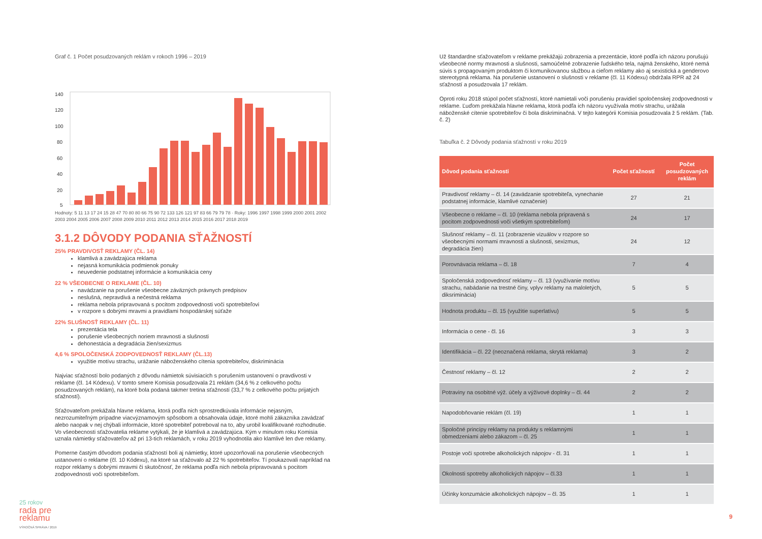Graf č. 1 Počet posudzovaných reklám v rokoch 1996 – 2019
140
120
100
80
60
40
20
5
Hodnoty: 5 11 13 17 24 15 28 47 70 80 80 66 75 90 72 133 126 121 97 83 66 79 79 78 · Roky: 1996 1997 1998 1999 2000 2001 2002 2003 2004 2005 2006 2007 2008 2009 2010 2011 2012 2013 2014 2015 2016 2017 2018 2019
3.1.2 DÔVODY PODANIA SŤAŽNOSTÍ
25% PRAVDIVOSŤ REKLAMY (ČL. 14)
klamlivá a zavádzajúca reklama
nejasná komunikácia podmienok ponuky
neuvedenie podstatnej informácie a komunikácia ceny
22 % VŠEOBECNE O REKLAME (ČL. 10)
navádzanie na porušenie všeobecne záväzných právnych predpisov
neslušná, nepravdivá a nečestná reklama
reklama nebola pripravovaná s pocitom zodpovednosti voči spotrebiteľovi
v rozpore s dobrými mravmi a pravidlami hospodárskej súťaže
22% SLUŠNOSŤ REKLAMY (ČL. 11)
prezentácia tela
porušenie všeobecných noriem mravnosti a slušnosti
dehonestácia a degradácia žien/sexizmus
4,6 % SPOLOČENSKÁ ZODPOVEDNOSŤ REKLAMY (ČL.13)
využitie motívu strachu, urážanie náboženského cítenia spotrebiteľov, diskriminácia
Najviac sťažností bolo podaných z dôvodu námietok súvisiacich s porušením ustanovení o pravdivosti v reklame (čl. 14 Kódexu). V tomto smere Komisia posudzovala 21 reklám (34,6 % z celkového počtu posudzovaných reklám), na ktoré bola podaná takmer tretina sťažností (33,7 % z celkového počtu prijatých sťažností).
Sťažovateľom prekážala hlavne reklama, ktorá podľa nich sprostredkúvala informácie nejasným, nezrozumiteľným prípadne viacvýznamovým spôsobom a obsahovala údaje, ktoré mohli zákazníka zavádzať alebo naopak v nej chýbali informácie, ktoré spotrebiteľ potreboval na to, aby urobil kvalifikované rozhodnutie. Vo všeobecnosti sťažovatelia reklame vytýkali, že je klamlivá a zavádzajúca. Kým v minulom roku Komisia uznala námietky sťažovateľov až pri 13-tich reklamách, v roku 2019 vyhodnotila ako klamlivé len dve reklamy.
Pomerne častým dôvodom podania sťažností boli aj námietky, ktoré upozorňovali na porušenie všeobecných ustanovení o reklame (čl. 10 Kódexu), na ktoré sa sťažovalo až 22 % spotrebiteľov. Tí poukazovali napríklad na rozpor reklamy s dobrými mravmi či skutočnosť, že reklama podľa nich nebola pripravovaná s pocitom zodpovednosti voči spotrebiteľom.
Už štandardne sťažovateľom v reklame prekážajú zobrazenia a prezentácie, ktoré podľa ich názoru porušujú všeobecné normy mravnosti a slušnosti, samoúčelné zobrazenie ľudského tela, najmä ženského, ktoré nemá súvis s propagovaným produktom či komunikovanou službou a cieľom reklamy ako aj sexistická a genderovo stereotypná reklama. Na porušenie ustanovení o slušnosti v reklame (čl. 11 Kódexu) obdržala RPR až 24 sťažností a posudzovala 17 reklám.
Oproti roku 2018 stúpol počet sťažností, ktoré namietali voči porušeniu pravidiel spoločenskej zodpovednosti v reklame. Ľuďom prekážala hlavne reklama, ktorá podľa ich názoru využívala motív strachu, urážala náboženské cítenie spotrebiteľov či bola diskriminačná. V tejto kategórii Komisia posudzovala ž 5 reklám. (Tab. č. 2)
Tabuľka č. 2 Dôvody podania sťažností v roku 2019
| Dôvod podania sťažnosti | Počet sťažností | Počet posudzovaných reklám |
| --- | --- | --- |
| Pravdivosť reklamy – čl. 14 (zavádzanie spotrebiteľa, vynechanie podstatnej informácie, klamlivé označenie) | 27 | 21 |
| Všeobecne o reklame – čl. 10 (reklama nebola pripravená s pocitom zodpovednosti voči všetkým spotrebiteľom) | 24 | 17 |
| Slušnosť reklamy – čl. 11 (zobrazenie vizuálov v rozpore so všeobecnými normami mravnosti a slušnosti, sexizmus, degradácia žien) | 24 | 12 |
| Porovnávacia reklama – čl. 18 | 7 | 4 |
| Spoločenská zodpovednosť reklamy – čl. 13 (využívanie motívu strachu, nabádanie na trestné činy, vplyv reklamy na maloletých, diksriminácia) | 5 | 5 |
| Hodnota produktu – čl. 15 (využitie superlatívu) | 5 | 5 |
| Informácia o cene - čl. 16 | 3 | 3 |
| Identifikácia – čl. 22 (neoznačená reklama, skrytá reklama) | 3 | 2 |
| Čestnosť reklamy – čl. 12 | 2 | 2 |
| Potraviny na osobitné výž. účely a výživové doplnky – čl. 44 | 2 | 2 |
| Napodobňovanie reklám (čl. 19) | 1 | 1 |
| Spoločné princípy reklamy na produkty s reklamnými obmedzeniami alebo zákazom – čl. 25 | 1 | 1 |
| Postoje voči spotrebe alkoholických nápojov - čl. 31 | 1 | 1 |
| Okolnosti spotreby alkoholických nápojov – čl.33 | 1 | 1 |
| Účinky konzumácie alkoholických nápojov – čl. 35 | 1 | 1 |
25 rokov
rada pre
reklamu
VÝROČNÁ SPRÁVA / 2019
9